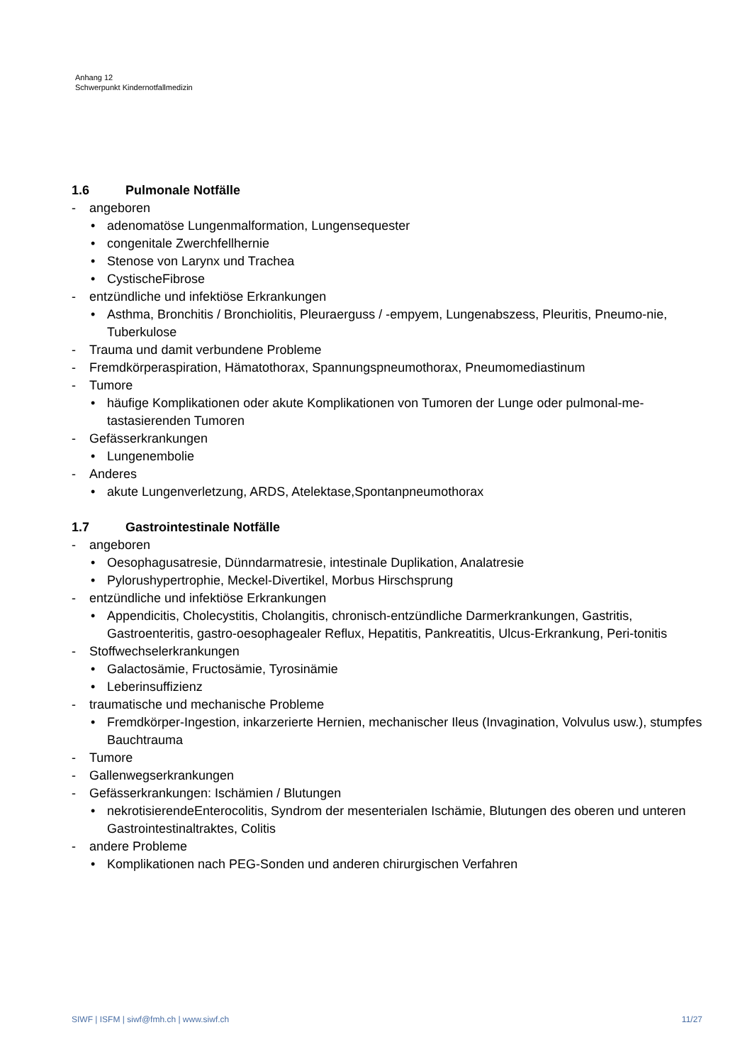Anhang 12
Schwerpunkt Kindernotfallmedizin
1.6 Pulmonale Notfälle
- angeboren
• adenomatöse Lungenmalformation, Lungensequester
• congenitale Zwerchfellhernie
• Stenose von Larynx und Trachea
• CystischeFibrose
- entzündliche und infektiöse Erkrankungen
• Asthma, Bronchitis / Bronchiolitis, Pleuraerguss / -empyem, Lungenabszess, Pleuritis, Pneumo-nie, Tuberkulose
- Trauma und damit verbundene Probleme
- Fremdkörperaspiration, Hämatothorax, Spannungspneumothorax, Pneumomediastinum
- Tumore
• häufige Komplikationen oder akute Komplikationen von Tumoren der Lunge oder pulmonal-me-tastasierenden Tumoren
- Gefässerkrankungen
• Lungenembolie
- Anderes
• akute Lungenverletzung, ARDS, Atelektase,Spontanpneumothorax
1.7 Gastrointestinale Notfälle
- angeboren
• Oesophagusatresie, Dünndarmatresie, intestinale Duplikation, Analatresie
• Pylorushypertrophie, Meckel-Divertikel, Morbus Hirschsprung
- entzündliche und infektiöse Erkrankungen
• Appendicitis, Cholecystitis, Cholangitis, chronisch-entzündliche Darmerkrankungen, Gastritis, Gastroenteritis, gastro-oesophagealer Reflux, Hepatitis, Pankreatitis, Ulcus-Erkrankung, Peri-tonitis
- Stoffwechselerkrankungen
• Galactosämie, Fructosämie, Tyrosinämie
• Leberinsuffizienz
- traumatische und mechanische Probleme
• Fremdkörper-Ingestion, inkarzerierte Hernien, mechanischer Ileus (Invagination, Volvulus usw.), stumpfes Bauchtrauma
- Tumore
- Gallenwegserkrankungen
- Gefässerkrankungen: Ischämien / Blutungen
• nekrotisierendeEnterocolitis, Syndrom der mesenterialen Ischämie, Blutungen des oberen und unteren Gastrointestinaltraktes, Colitis
- andere Probleme
• Komplikationen nach PEG-Sonden und anderen chirurgischen Verfahren
SIWF | ISFM | siwf@fmh.ch | www.siwf.ch 11/27